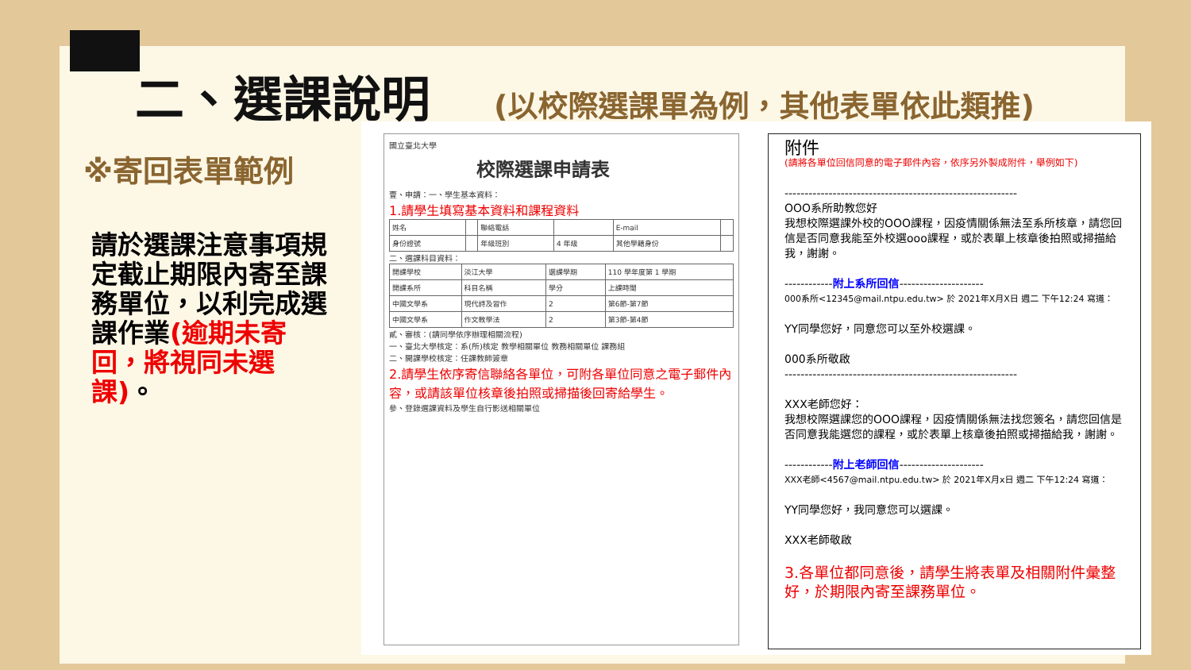二、選課說明
(以校際選課單為例，其他表單依此類推)
※寄回表單範例
請於選課注意事項規定截止期限內寄至課務單位，以利完成選課作業(逾期未寄回，將視同未選課)。
國立臺北大學
校際選課申請表
壹、申請：一、學生基本資料：
1.請學生填寫基本資料和課程資料
| 姓名 | | 聯絡電話 | | E-mail | |
| 身份證號 | | 年級班別 | 4 年級 | 其他學籍身份 | |
二、選課科目資料：
| 開課學校 | 淡江大學 | 選課學期 | 110 學年度第 1 學期 |
| 開課系所 | 科目名稱 | 學分 | 上課時間 |
| 中國文學系 | 現代詩及習作 | 2 | 第6節-第7節 |
| 中國文學系 | 作文教學法 | 2 | 第3節-第4節 |
貳、審核：(請同學依序辦理相關流程)
一、臺北大學核定：系(所)核定 教學相關單位 教務相關單位 課務組
二、開課學校核定：任課教師簽章
2.請學生依序寄信聯絡各單位，可附各單位同意之電子郵件內容，或請該單位核章後拍照或掃描後回寄給學生。
參、登錄選課資料及學生自行影送相關單位
附件
(請將各單位回信同意的電子郵件內容，依序另外製成附件，舉例如下)
----------------------------------------------------------
OOO系所助教您好
我想校際選課外校的OOO課程，因疫情關係無法至系所核章，請您回信是否同意我能至外校選ooo課程，或於表單上核章後拍照或掃描給我，謝謝。
------------附上系所回信---------------------
000系所<12345@mail.ntpu.edu.tw> 於 2021年X月X日 週二 下午12:24 寫道：
YY同學您好，同意您可以至外校選課。
000系所敬啟
----------------------------------------------------------
XXX老師您好：
我想校際選課您的OOO課程，因疫情關係無法找您簽名，請您回信是否同意我能選您的課程，或於表單上核章後拍照或掃描給我，謝謝。
------------附上老師回信---------------------
XXX老師<4567@mail.ntpu.edu.tw> 於 2021年X月x日 週二 下午12:24 寫道：
YY同學您好，我同意您可以選課。
XXX老師敬啟
3.各單位都同意後，請學生將表單及相關附件彙整好，於期限內寄至課務單位。